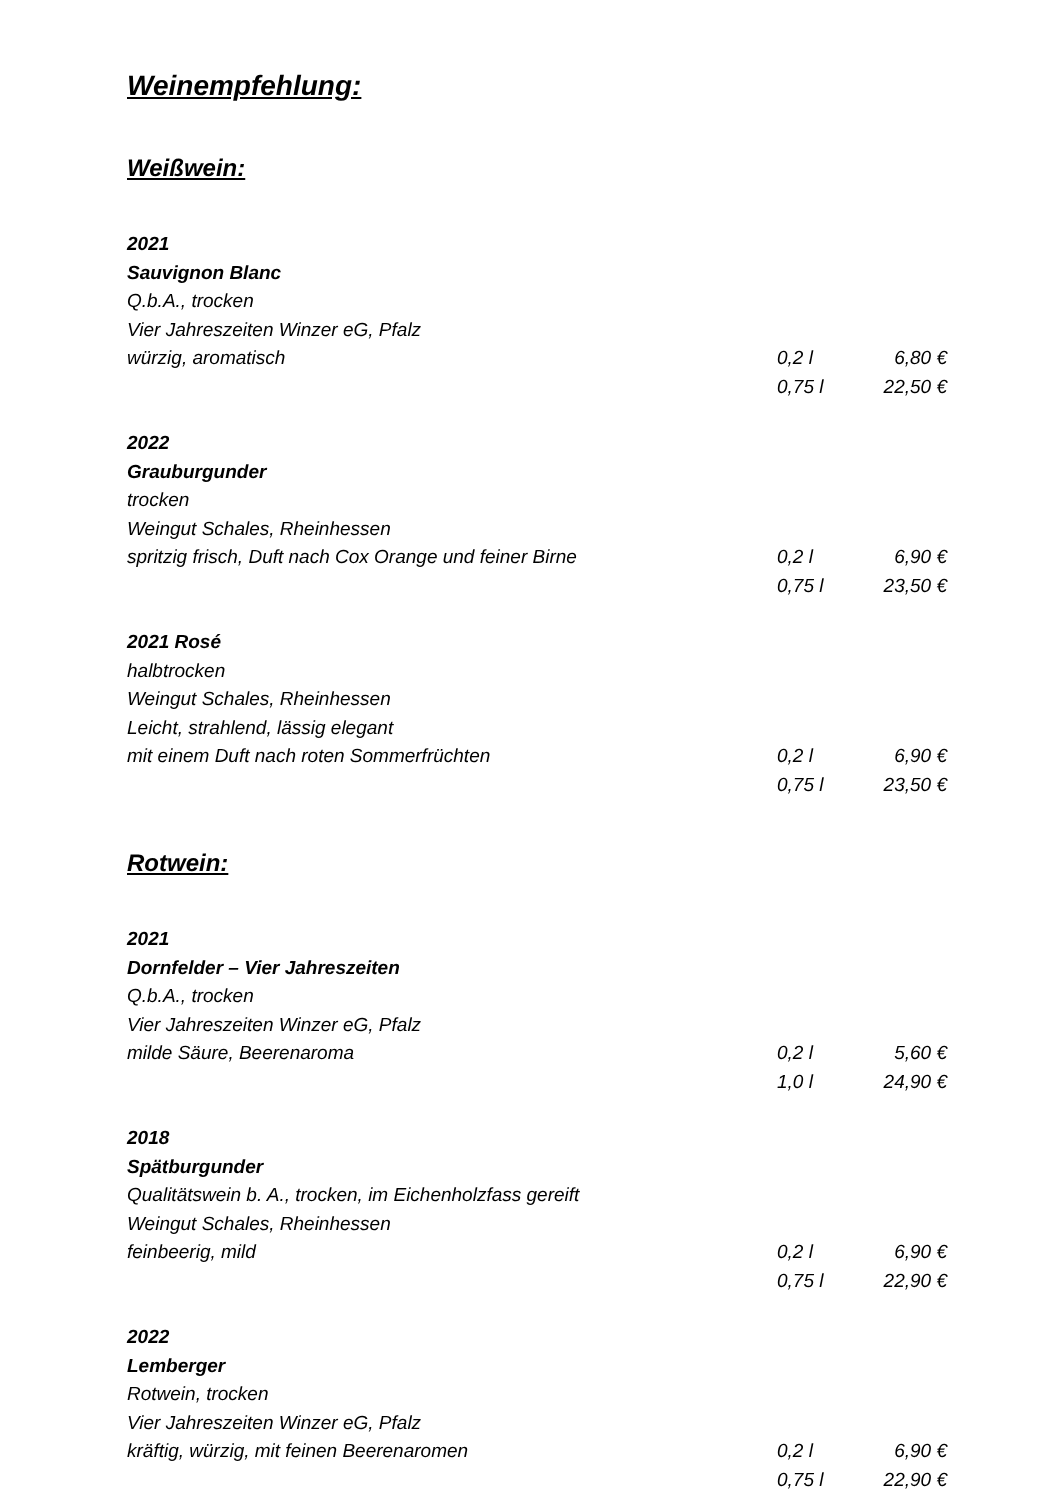Weinempfehlung:
Weißwein:
2021
Sauvignon Blanc
Q.b.A., trocken
Vier Jahreszeiten Winzer eG, Pfalz
würzig, aromatisch 0,2 l 6,80 €
0,75 l 22,50 €
2022
Grauburgunder
trocken
Weingut Schales, Rheinhessen
spritzig frisch, Duft nach Cox Orange und feiner Birne 0,2 l 6,90 €
0,75 l 23,50 €
2021 Rosé
halbtrocken
Weingut Schales, Rheinhessen
Leicht, strahlend, lässig elegant
mit einem Duft nach roten Sommerfrüchten 0,2 l 6,90 €
0,75 l 23,50 €
Rotwein:
2021
Dornfelder – Vier Jahreszeiten
Q.b.A., trocken
Vier Jahreszeiten Winzer eG, Pfalz
milde Säure, Beerenaroma 0,2 l 5,60 €
1,0 l 24,90 €
2018
Spätburgunder
Qualitätswein b. A., trocken, im Eichenholzfass gereift
Weingut Schales, Rheinhessen
feinbeerig, mild 0,2 l 6,90 €
0,75 l 22,90 €
2022
Lemberger
Rotwein, trocken
Vier Jahreszeiten Winzer eG, Pfalz
kräftig, würzig, mit feinen Beerenaromen 0,2 l 6,90 €
0,75 l 22,90 €